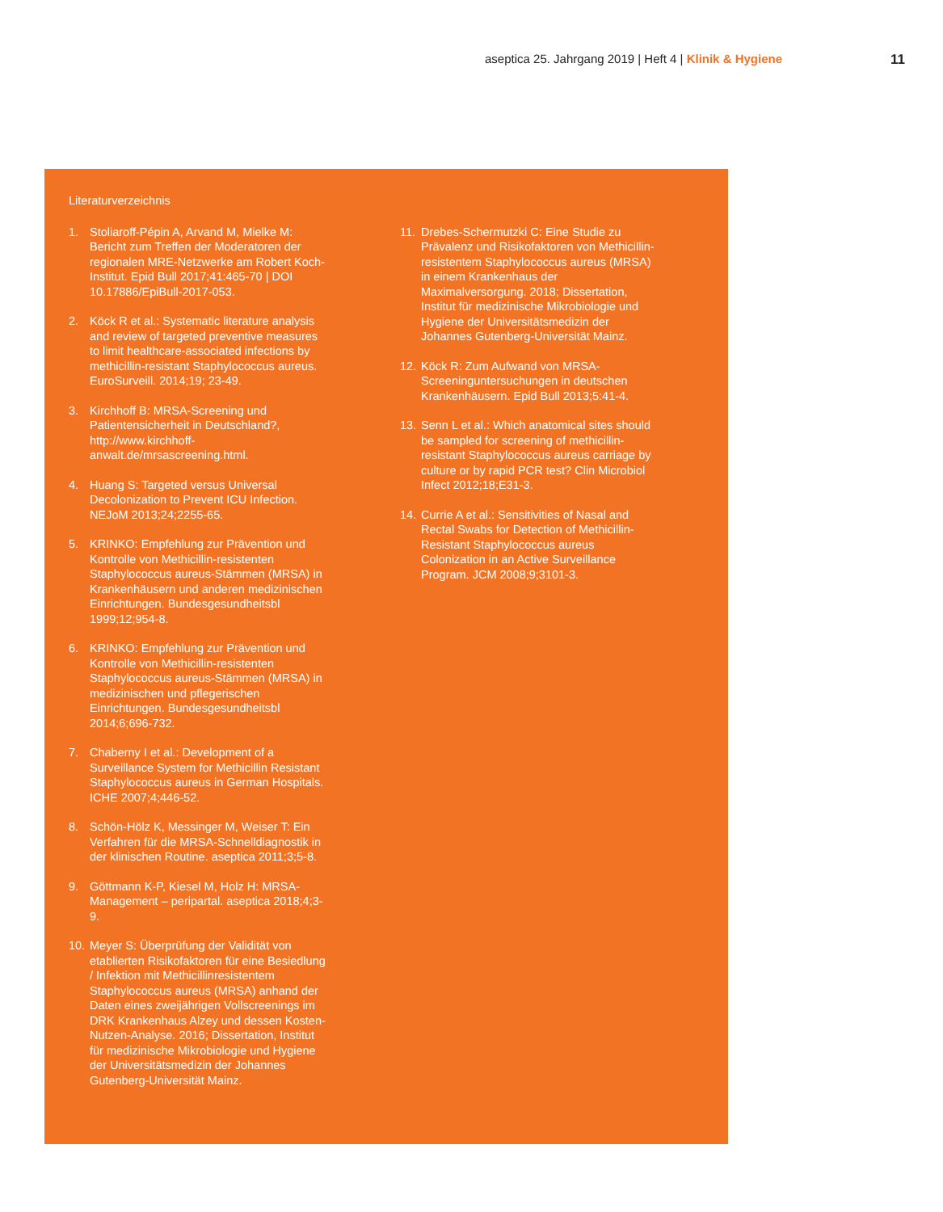aseptica 25. Jahrgang 2019 | Heft 4 | Klinik & Hygiene 11
Literaturverzeichnis
1. Stoliaroff-Pépin A, Arvand M, Mielke M: Bericht zum Treffen der Moderatoren der regionalen MRE-Netzwerke am Robert Koch-Institut. Epid Bull 2017;41:465-70 | DOI 10.17886/EpiBull-2017-053.
2. Köck R et al.: Systematic literature analysis and review of targeted preventive measures to limit healthcare-associated infections by methicillin-resistant Staphylococcus aureus. EuroSurveill. 2014;19; 23-49.
3. Kirchhoff B: MRSA-Screening und Patientensicherheit in Deutschland?, http://www.kirchhoff-anwalt.de/mrsascreening.html.
4. Huang S: Targeted versus Universal Decolonization to Prevent ICU Infection. NEJoM 2013;24;2255-65.
5. KRINKO: Empfehlung zur Prävention und Kontrolle von Methicillin-resistenten Staphylococcus aureus-Stämmen (MRSA) in Krankenhäusern und anderen medizinischen Einrichtungen. Bundesgesundheitsbl 1999;12;954-8.
6. KRINKO: Empfehlung zur Prävention und Kontrolle von Methicillin-resistenten Staphylococcus aureus-Stämmen (MRSA) in medizinischen und pflegerischen Einrichtungen. Bundesgesundheitsbl 2014;6;696-732.
7. Chaberny I et al.: Development of a Surveillance System for Methicillin Resistant Staphylococcus aureus in German Hospitals. ICHE 2007;4;446-52.
8. Schön-Hölz K, Messinger M, Weiser T: Ein Verfahren für die MRSA-Schnelldiagnostik in der klinischen Routine. aseptica 2011;3;5-8.
9. Göttmann K-P, Kiesel M, Holz H: MRSA-Management – peripartal. aseptica 2018;4;3-9.
10. Meyer S: Überprüfung der Validität von etablierten Risikofaktoren für eine Besiedlung / Infektion mit Methicillinresistentem Staphylococcus aureus (MRSA) anhand der Daten eines zweijährigen Vollscreenings im DRK Krankenhaus Alzey und dessen Kosten-Nutzen-Analyse. 2016; Dissertation, Institut für medizinische Mikrobiologie und Hygiene der Universitätsmedizin der Johannes Gutenberg-Universität Mainz.
11. Drebes-Schermutzki C: Eine Studie zu Prävalenz und Risikofaktoren von Methicillin-resistentem Staphylococcus aureus (MRSA) in einem Krankenhaus der Maximalversorgung. 2018; Dissertation, Institut für medizinische Mikrobiologie und Hygiene der Universitätsmedizin der Johannes Gutenberg-Universität Mainz.
12. Köck R: Zum Aufwand von MRSA-Screeninguntersuchungen in deutschen Krankenhäusern. Epid Bull 2013;5:41-4.
13. Senn L et al.: Which anatomical sites should be sampled for screening of methicillin-resistant Staphylococcus aureus carriage by culture or by rapid PCR test? Clin Microbiol Infect 2012;18;E31-3.
14. Currie A et al.: Sensitivities of Nasal and Rectal Swabs for Detection of Methicillin-Resistant Staphylococcus aureus Colonization in an Active Surveillance Program. JCM 2008;9;3101-3.